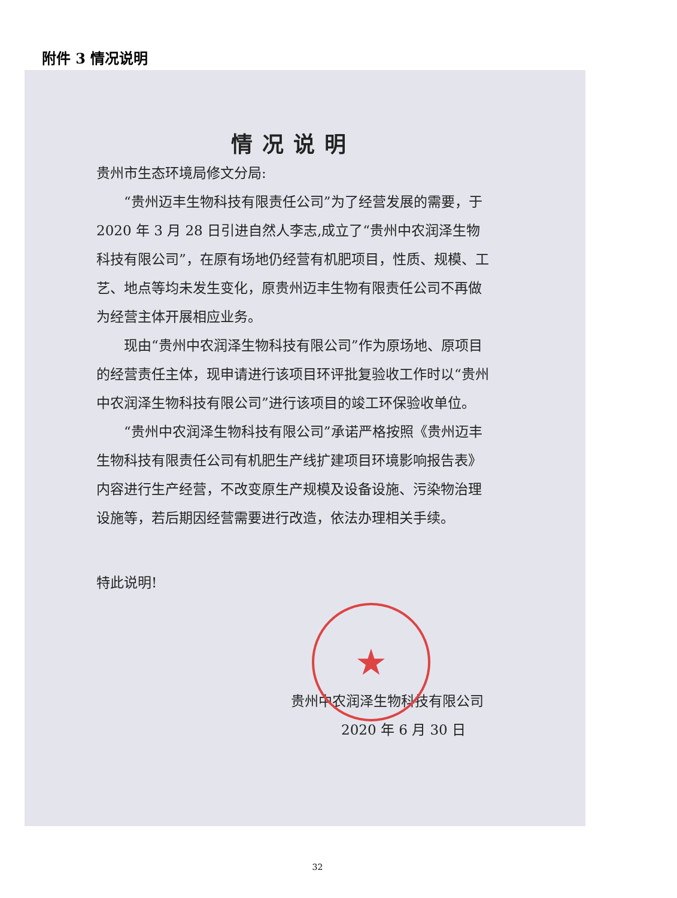附件 3 情况说明
情况说明
贵州市生态环境局修文分局:
“贵州迈丰生物科技有限责任公司”为了经营发展的需要，于 2020 年 3 月 28 日引进自然人李志,成立了“贵州中农润泽生物科技有限公司”，在原有场地仍经营有机肥项目，性质、规模、工艺、地点等均未发生变化，原贵州迈丰生物有限责任公司不再做为经营主体开展相应业务。
现由“贵州中农润泽生物科技有限公司”作为原场地、原项目的经营责任主体，现申请进行该项目环评批复验收工作时以“贵州中农润泽生物科技有限公司”进行该项目的竣工环保验收单位。
“贵州中农润泽生物科技有限公司”承诺严格按照《贵州迈丰生物科技有限责任公司有机肥生产线扩建项目环境影响报告表》内容进行生产经营，不改变原生产规模及设备设施、污染物治理设施等，若后期因经营需要进行改造，依法办理相关手续。
特此说明!
贵州中农润泽生物科技有限公司
2020 年 6 月 30 日
★
32